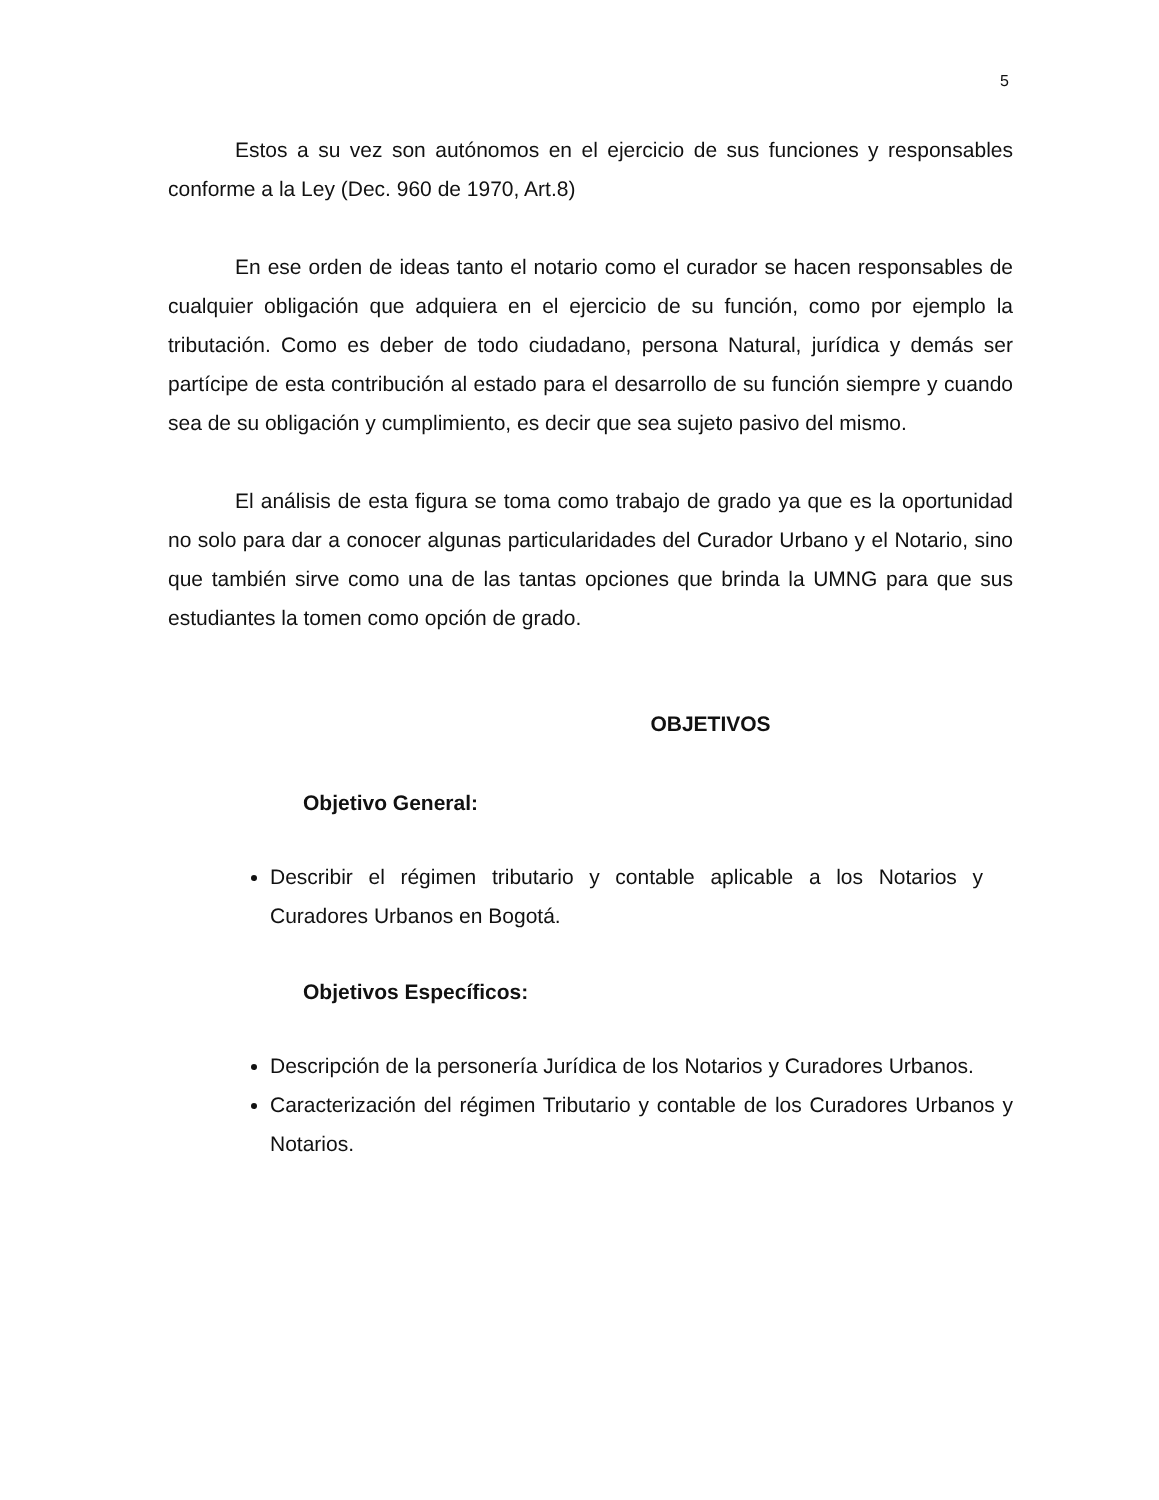5
Estos a su vez son autónomos en el ejercicio de sus funciones y responsables conforme a la Ley (Dec. 960 de 1970, Art.8)
En ese orden de ideas tanto el notario como el curador se hacen responsables de cualquier obligación que adquiera en el ejercicio de su función, como por ejemplo la tributación. Como es deber de todo ciudadano, persona Natural, jurídica y demás ser partícipe de esta contribución al estado para el desarrollo de su función siempre y cuando sea de su obligación y cumplimiento, es decir que sea sujeto pasivo del mismo.
El análisis de esta figura se toma como trabajo de grado ya que es la oportunidad no solo para dar a conocer algunas particularidades del Curador Urbano y el Notario, sino que también sirve como una de las tantas opciones que brinda la UMNG para que sus estudiantes la tomen como opción de grado.
OBJETIVOS
Objetivo General:
Describir el régimen tributario y contable aplicable a los Notarios y Curadores Urbanos en Bogotá.
Objetivos Específicos:
Descripción de la personería Jurídica de los Notarios y Curadores Urbanos.
Caracterización del régimen Tributario y contable de los Curadores Urbanos y Notarios.